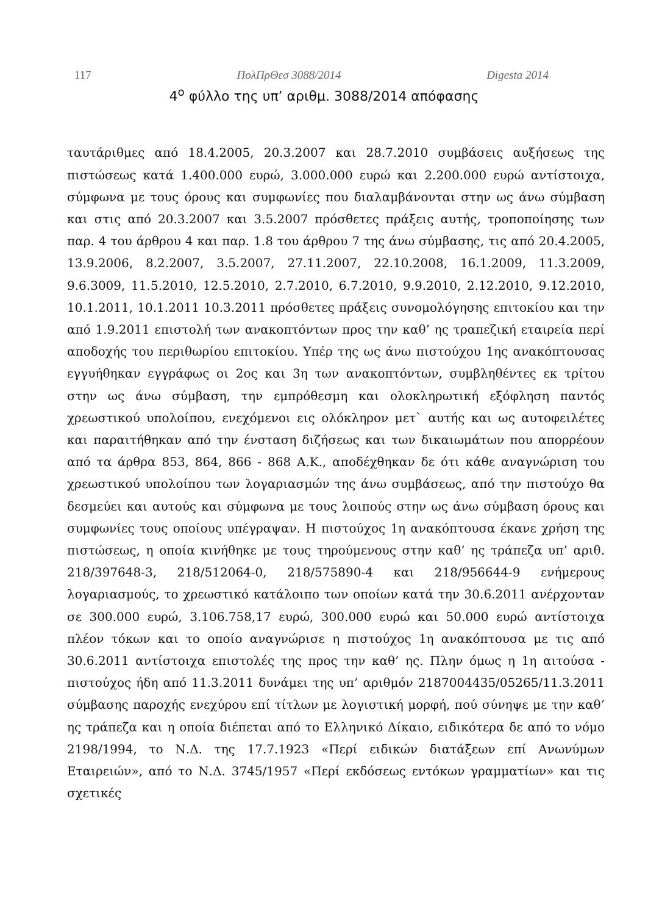117 ΠολΠρΘεσ 3088/2014 Digesta 2014
4<sup>ο</sup> φύλλο της υπ’ αριθμ. 3088/2014 απόφασης
ταυτάριθμες από 18.4.2005, 20.3.2007 και 28.7.2010 συμβάσεις αυξήσεως της πιστώσεως κατά 1.400.000 ευρώ, 3.000.000 ευρώ και 2.200.000 ευρώ αντίστοιχα, σύμφωνα με τους όρους και συμφωνίες που διαλαμβάνονται στην ως άνω σύμβαση και στις από 20.3.2007 και 3.5.2007 πρόσθετες πράξεις αυτής, τροποποίησης των παρ. 4 του άρθρου 4 και παρ. 1.8 του άρθρου 7 της άνω σύμβασης, τις από 20.4.2005, 13.9.2006, 8.2.2007, 3.5.2007, 27.11.2007, 22.10.2008, 16.1.2009, 11.3.2009, 9.6.3009, 11.5.2010, 12.5.2010, 2.7.2010, 6.7.2010, 9.9.2010, 2.12.2010, 9.12.2010, 10.1.2011, 10.1.2011 10.3.2011 πρόσθετες πράξεις συνομολόγησης επιτοκίου και την από 1.9.2011 επιστολή των ανακοπτόντων προς την καθ’ ης τραπεζική εταιρεία περί αποδοχής του περιθωρίου επιτοκίου. Υπέρ της ως άνω πιστούχου 1ης ανακόπτουσας εγγυήθηκαν εγγράφως οι 2ος και 3η των ανακοπτόντων, συμβληθέντες εκ τρίτου στην ως άνω σύμβαση, την εμπρόθεσμη και ολοκληρωτική εξόφληση παντός χρεωστικού υπολοίπου, ενεχόμενοι εις ολόκληρον μετ` αυτής και ως αυτοφειλέτες και παραιτήθηκαν από την ένσταση διζήσεως και των δικαιωμάτων που απορρέουν από τα άρθρα 853, 864, 866 - 868 Α.Κ., αποδέχθηκαν δε ότι κάθε αναγνώριση του χρεωστικού υπολοίπου των λογαριασμών της άνω συμβάσεως, από την πιστούχο θα δεσμεύει και αυτούς και σύμφωνα με τους λοιπούς στην ως άνω σύμβαση όρους και συμφωνίες τους οποίους υπέγραψαν. Η πιστούχος 1η ανακόπτουσα έκανε χρήση της πιστώσεως, η οποία κινήθηκε με τους τηρούμενους στην καθ’ ης τράπεζα υπ’ αριθ. 218/397648-3, 218/512064-0, 218/575890-4 και 218/956644-9 ενήμερους λογαριασμούς, το χρεωστικό κατάλοιπο των οποίων κατά την 30.6.2011 ανέρχονταν σε 300.000 ευρώ, 3.106.758,17 ευρώ, 300.000 ευρώ και 50.000 ευρώ αντίστοιχα πλέον τόκων και το οποίο αναγνώρισε η πιστούχος 1η ανακόπτουσα με τις από 30.6.2011 αντίστοιχα επιστολές της προς την καθ’ ης. Πλην όμως η 1η αιτούσα - πιστούχος ήδη από 11.3.2011 δυνάμει της υπ’ αριθμόν 2187004435/05265/11.3.2011 σύμβασης παροχής ενεχύρου επί τίτλων με λογιστική μορφή, πού σύνηψε με την καθ’ ης τράπεζα και η οποία διέπεται από το Ελληνικό Δίκαιο, ειδικότερα δε από το νόμο 2198/1994, το Ν.Δ. της 17.7.1923 «Περί ειδικών διατάξεων επί Ανωνύμων Εταιρειών», από το Ν.Δ. 3745/1957 «Περί εκδόσεως εντόκων γραμματίων» και τις σχετικές